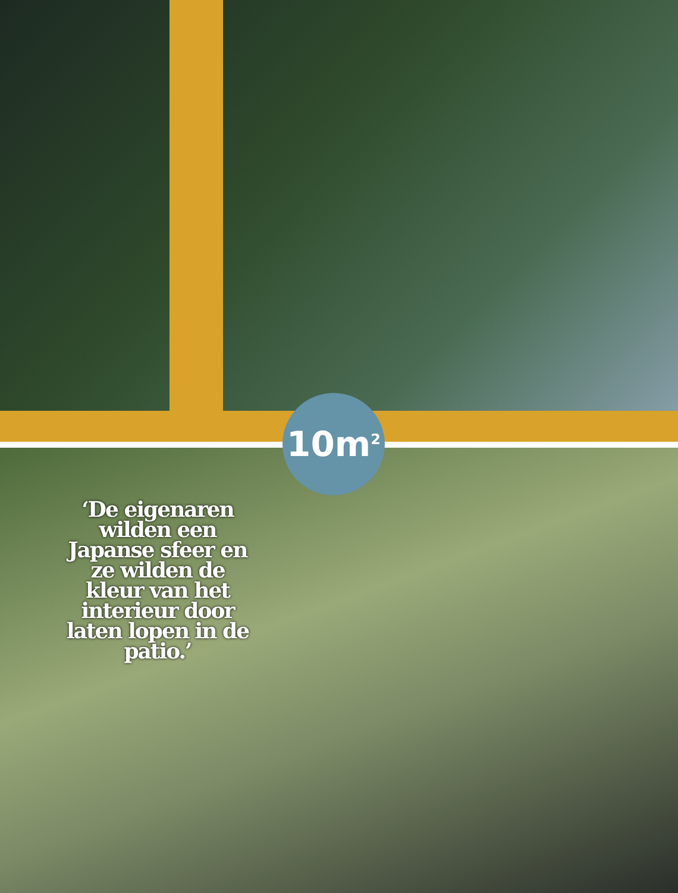10m<sup>2</sup>
‘De eigenaren wilden een Japanse sfeer en ze wilden de kleur van het interieur door laten lopen in de patio.’